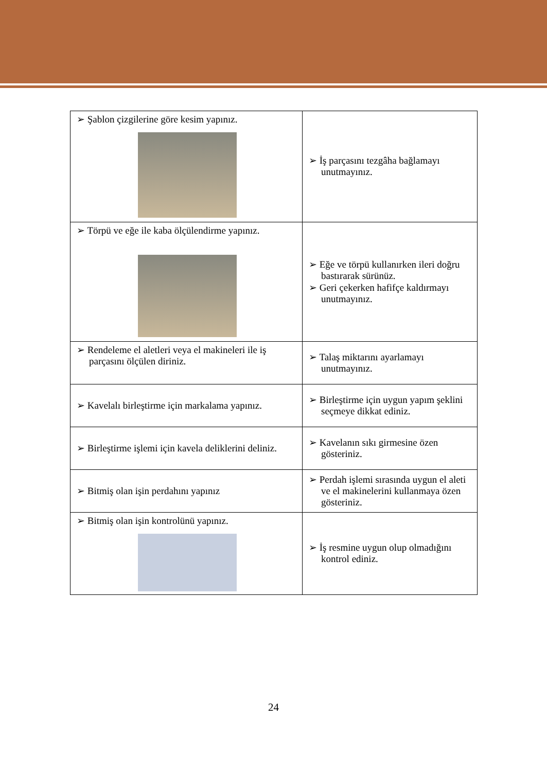| ➢ Şablon çizgilerine göre kesim yapınız. | ➢ İş parçasını tezgâha bağlamayı unutmayınız. |
| ➢ Törpü ve eğe ile kaba ölçülendirme yapınız. | ➢ Eğe ve törpü kullanırken ileri doğru bastırarak sürünüz. ➢ Geri çekerken hafifçe kaldırmayı unutmayınız. |
| ➢ Rendeleme el aletleri veya el makineleri ile iş parçasını ölçülen diriniz. | ➢ Talaş miktarını ayarlamayı unutmayınız. |
| ➢ Kavelalı birleştirme için markalama yapınız. | ➢ Birleştirme için uygun yapım şeklini seçmeye dikkat ediniz. |
| ➢ Birleştirme işlemi için kavela deliklerini deliniz. | ➢ Kavelanın sıkı girmesine özen gösteriniz. |
| ➢ Bitmiş olan işin perdahını yapınız | ➢ Perdah işlemi sırasında uygun el aleti ve el makinelerini kullanmaya özen gösteriniz. |
| ➢ Bitmiş olan işin kontrolünü yapınız. | ➢ İş resmine uygun olup olmadığını kontrol ediniz. |
24